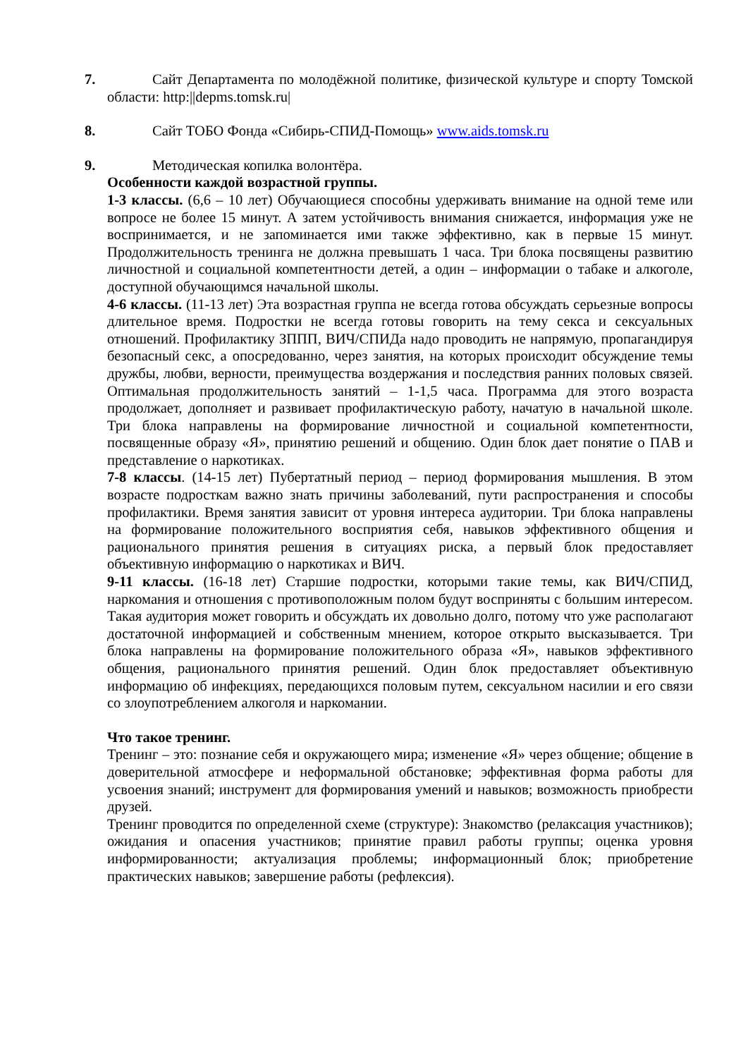7. Сайт Департамента по молодёжной политике, физической культуре и спорту Томской области: http:||depms.tomsk.ru|
8. Сайт ТОБО Фонда «Сибирь-СПИД-Помощь» www.aids.tomsk.ru
9. Методическая копилка волонтёра.
Особенности каждой возрастной группы.
1-3 классы. (6,6 – 10 лет) Обучающиеся способны удерживать внимание на одной теме или вопросе не более 15 минут. А затем устойчивость внимания снижается, информация уже не воспринимается, и не запоминается ими также эффективно, как в первые 15 минут. Продолжительность тренинга не должна превышать 1 часа. Три блока посвящены развитию личностной и социальной компетентности детей, а один – информации о табаке и алкоголе, доступной обучающимся начальной школы.
4-6 классы. (11-13 лет) Эта возрастная группа не всегда готова обсуждать серьезные вопросы длительное время. Подростки не всегда готовы говорить на тему секса и сексуальных отношений. Профилактику ЗППП, ВИЧ/СПИДа надо проводить не напрямую, пропагандируя безопасный секс, а опосредованно, через занятия, на которых происходит обсуждение темы дружбы, любви, верности, преимущества воздержания и последствия ранних половых связей. Оптимальная продолжительность занятий – 1-1,5 часа. Программа для этого возраста продолжает, дополняет и развивает профилактическую работу, начатую в начальной школе. Три блока направлены на формирование личностной и социальной компетентности, посвященные образу «Я», принятию решений и общению. Один блок дает понятие о ПАВ и представление о наркотиках.
7-8 классы. (14-15 лет) Пубертатный период – период формирования мышления. В этом возрасте подросткам важно знать причины заболеваний, пути распространения и способы профилактики. Время занятия зависит от уровня интереса аудитории. Три блока направлены на формирование положительного восприятия себя, навыков эффективного общения и рационального принятия решения в ситуациях риска, а первый блок предоставляет объективную информацию о наркотиках и ВИЧ.
9-11 классы. (16-18 лет) Старшие подростки, которыми такие темы, как ВИЧ/СПИД, наркомания и отношения с противоположным полом будут восприняты с большим интересом. Такая аудитория может говорить и обсуждать их довольно долго, потому что уже располагают достаточной информацией и собственным мнением, которое открыто высказывается. Три блока направлены на формирование положительного образа «Я», навыков эффективного общения, рационального принятия решений. Один блок предоставляет объективную информацию об инфекциях, передающихся половым путем, сексуальном насилии и его связи со злоупотреблением алкоголя и наркомании.
Что такое тренинг.
Тренинг – это: познание себя и окружающего мира; изменение «Я» через общение; общение в доверительной атмосфере и неформальной обстановке; эффективная форма работы для усвоения знаний; инструмент для формирования умений и навыков; возможность приобрести друзей.
Тренинг проводится по определенной схеме (структуре): Знакомство (релаксация участников); ожидания и опасения участников; принятие правил работы группы; оценка уровня информированности; актуализация проблемы; информационный блок; приобретение практических навыков; завершение работы (рефлексия).